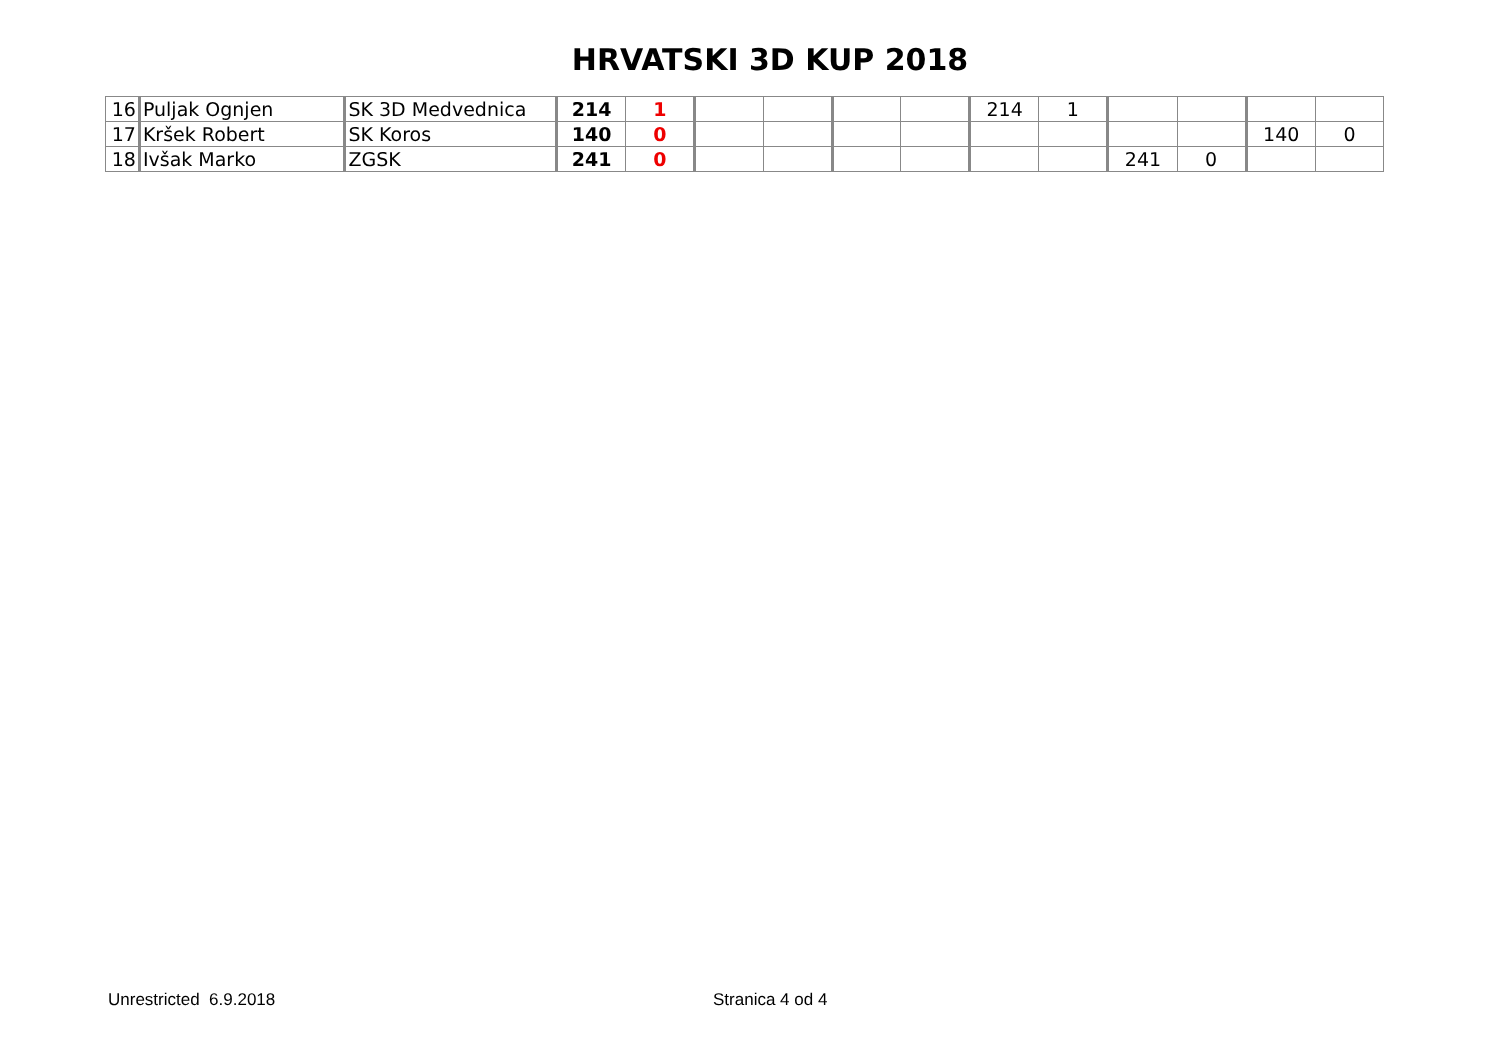HRVATSKI 3D KUP 2018
| 16 | Puljak Ognjen | SK 3D Medvednica | 214 | 1 | | | | | 214 | 1 | | | | |
| 17 | Kršek Robert | SK Koros | 140 | 0 | | | | | | | | | 140 | 0 |
| 18 | Ivšak Marko | ZGSK | 241 | 0 | | | | | | | 241 | 0 | | |
Unrestricted 6.9.2018 Stranica 4 od 4